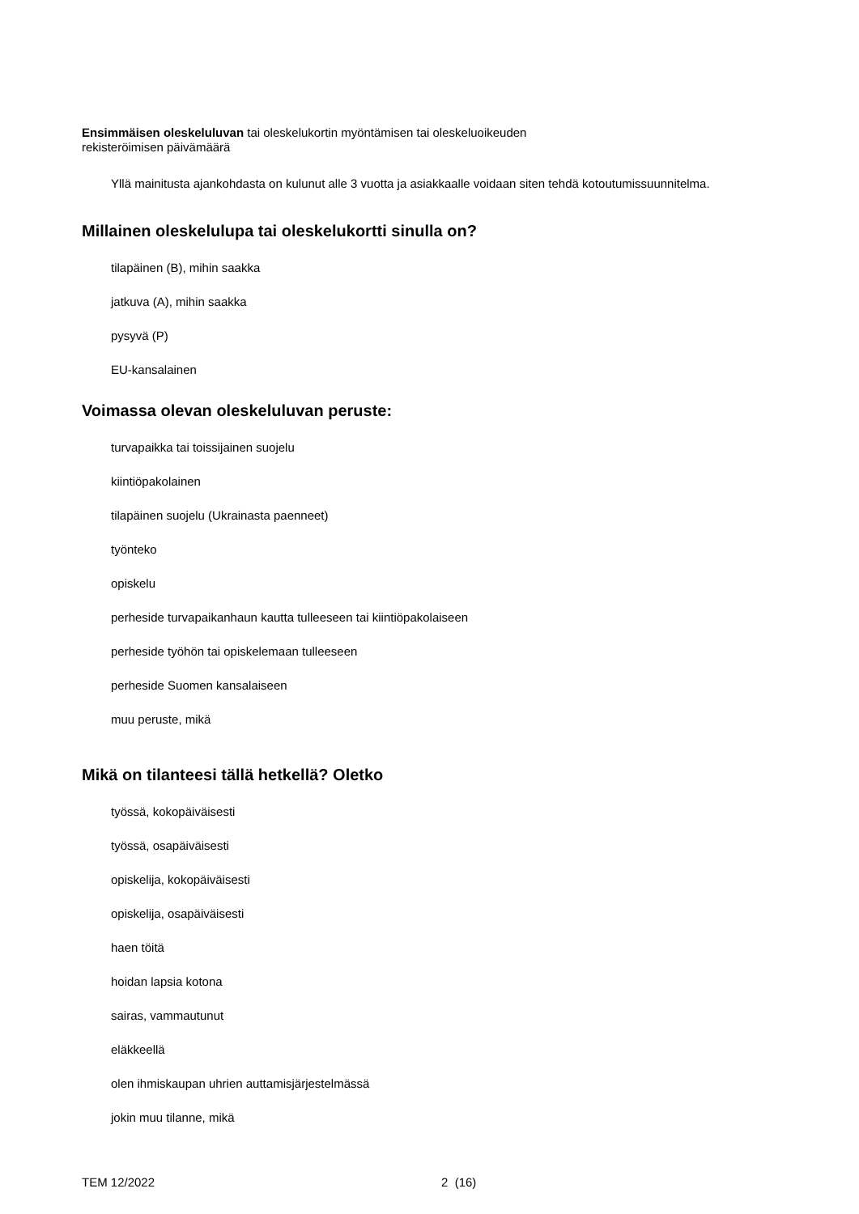Ensimmäisen oleskeluluvan tai oleskelukortin myöntämisen tai oleskeluoikeuden
rekisteröimisen päivämäärä
Yllä mainitusta ajankohdasta on kulunut alle 3 vuotta ja asiakkaalle voidaan siten tehdä kotoutumissuunnitelma.
Millainen oleskelulupa tai oleskelukortti sinulla on?
tilapäinen (B), mihin saakka
jatkuva (A), mihin saakka
pysyvä (P)
EU-kansalainen
Voimassa olevan oleskeluluvan peruste:
turvapaikka tai toissijainen suojelu
kiintiöpakolainen
tilapäinen suojelu (Ukrainasta paenneet)
työnteko
opiskelu
perheside turvapaikanhaun kautta tulleeseen tai kiintiöpakolaiseen
perheside työhön tai opiskelemaan tulleeseen
perheside Suomen kansalaiseen
muu peruste, mikä
Mikä on tilanteesi tällä hetkellä? Oletko
työssä, kokopäiväisesti
työssä, osapäiväisesti
opiskelija, kokopäiväisesti
opiskelija, osapäiväisesti
haen töitä
hoidan lapsia kotona
sairas, vammautunut
eläkkeellä
olen ihmiskaupan uhrien auttamisjärjestelmässä
jokin muu tilanne, mikä
TEM 12/2022 2 (16)